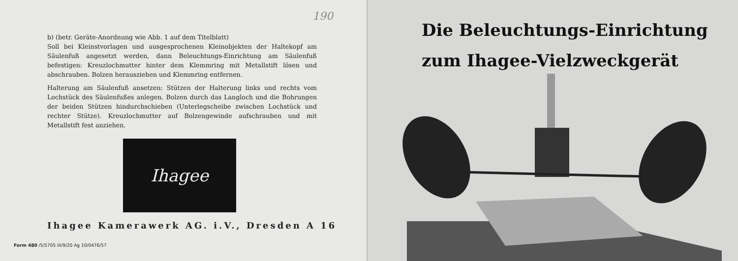190
b) (betr. Geräte-Anordnung wie Abb. 1 auf dem Titelblatt)
Soll bei Kleinstvorlagen und ausgesprochenen Kleinobjekten der Haltekopf am Säulenfuß angesetzt werden, dann Beleuchtungs-Einrichtung am Säulenfuß befestigen: Kreuzlochmutter hinter dem Klemmring mit Metallstift lösen und abschrauben. Bolzen herausziehen und Klemmring entfernen.
Halterung am Säulenfuß ansetzen: Stützen der Halterung links und rechts vom Lochstück des Säulenfußes anlegen. Bolzen durch das Langloch und die Bohrungen der beiden Stützen hindurchschieben (Unterlegscheibe zwischen Lochstück und rechter Stütze). Kreuzlochmutter auf Bolzengewinde aufschrauben und mit Metallstift fest anziehen.
Ihagee
Ihagee Kamerawerk AG. i.V., Dresden A 16
Form 480 /5/5705 III/9/20 Ag 10/0476/57
Die Beleuchtungs-Einrichtung
zum Ihagee-Vielzweckgerät